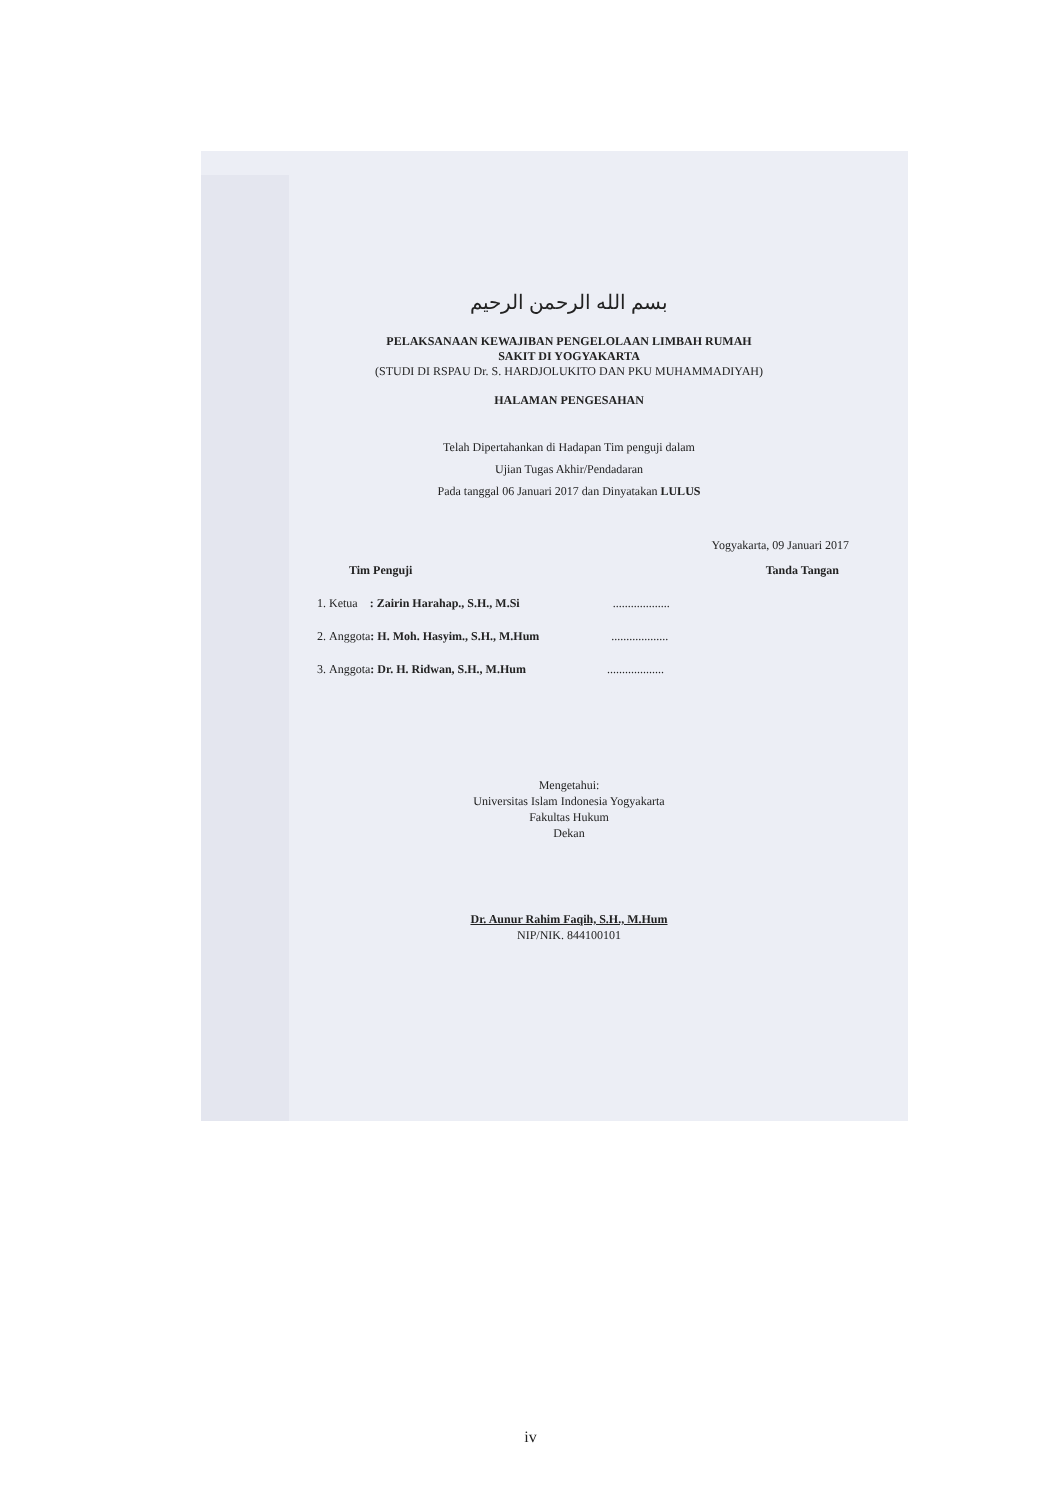بسم الله الرحمن الرحيم
PELAKSANAAN KEWAJIBAN PENGELOLAAN LIMBAH RUMAH
SAKIT DI YOGYAKARTA
(STUDI DI RSPAU Dr. S. HARDJOLUKITO DAN PKU MUHAMMADIYAH)
HALAMAN PENGESAHAN
Telah Dipertahankan di Hadapan Tim penguji dalam
Ujian Tugas Akhir/Pendadaran
Pada tanggal 06 Januari 2017 dan Dinyatakan LULUS
Yogyakarta, 09 Januari 2017
Tim Penguji Tanda Tangan
1. Ketua : Zairin Harahap., S.H., M.Si ...................
2. Anggota: H. Moh. Hasyim., S.H., M.Hum ...................
3. Anggota: Dr. H. Ridwan, S.H., M.Hum ...................
Mengetahui:
Universitas Islam Indonesia Yogyakarta
Fakultas Hukum
Dekan
Dr. Aunur Rahim Faqih, S.H., M.Hum
NIP/NIK. 844100101
iv